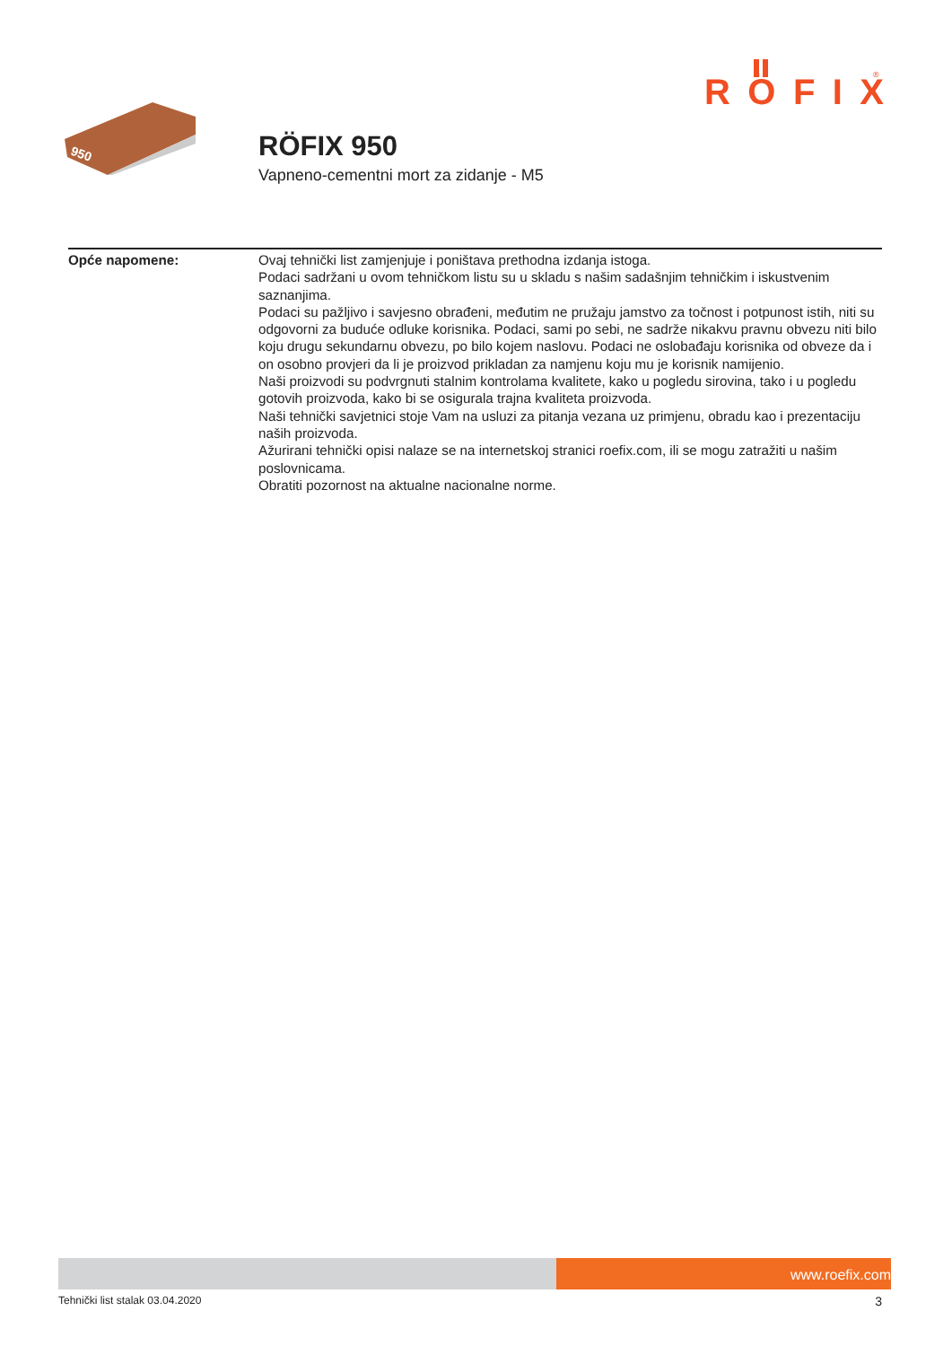RÖFIX
®
950
RÖFIX 950
Vapneno-cementni mort za zidanje - M5
Opće napomene: Ovaj tehnički list zamjenjuje i poništava prethodna izdanja istoga.
Podaci sadržani u ovom tehničkom listu su u skladu s našim sadašnjim tehničkim i iskustvenim saznanjima.
Podaci su pažljivo i savjesno obrađeni, međutim ne pružaju jamstvo za točnost i potpunost istih, niti su odgovorni za buduće odluke korisnika. Podaci, sami po sebi, ne sadrže nikakvu pravnu obvezu niti bilo koju drugu sekundarnu obvezu, po bilo kojem naslovu. Podaci ne oslobađaju korisnika od obveze da i on osobno provjeri da li je proizvod prikladan za namjenu koju mu je korisnik namijenio.
Naši proizvodi su podvrgnuti stalnim kontrolama kvalitete, kako u pogledu sirovina, tako i u pogledu gotovih proizvoda, kako bi se osigurala trajna kvaliteta proizvoda.
Naši tehnički savjetnici stoje Vam na usluzi za pitanja vezana uz primjenu, obradu kao i prezentaciju naših proizvoda.
Ažurirani tehnički opisi nalaze se na internetskoj stranici roefix.com, ili se mogu zatražiti u našim poslovnicama.
Obratiti pozornost na aktualne nacionalne norme.
www.roefix.com
Tehnički list stalak 03.04.2020 3